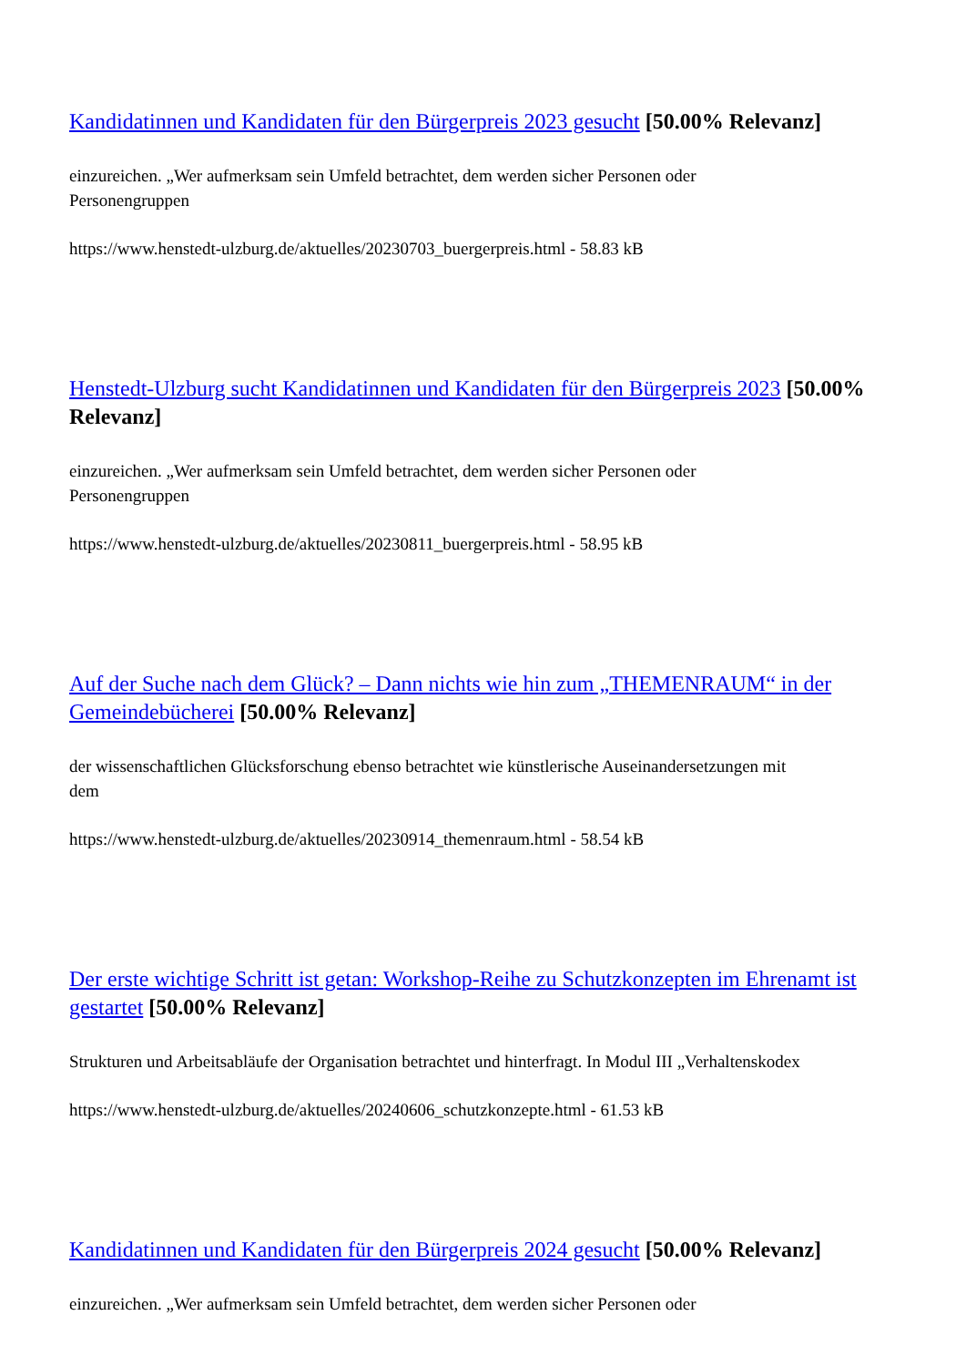Kandidatinnen und Kandidaten für den Bürgerpreis 2023 gesucht [50.00% Relevanz]
einzureichen. „Wer aufmerksam sein Umfeld betrachtet, dem werden sicher Personen oder
Personengruppen
https://www.henstedt-ulzburg.de/aktuelles/20230703_buergerpreis.html - 58.83 kB
Henstedt-Ulzburg sucht Kandidatinnen und Kandidaten für den Bürgerpreis 2023 [50.00% Relevanz]
einzureichen. „Wer aufmerksam sein Umfeld betrachtet, dem werden sicher Personen oder
Personengruppen
https://www.henstedt-ulzburg.de/aktuelles/20230811_buergerpreis.html - 58.95 kB
Auf der Suche nach dem Glück? – Dann nichts wie hin zum „THEMENRAUM“ in der Gemeindebücherei [50.00% Relevanz]
der wissenschaftlichen Glücksforschung ebenso betrachtet wie künstlerische Auseinandersetzungen mit
dem
https://www.henstedt-ulzburg.de/aktuelles/20230914_themenraum.html - 58.54 kB
Der erste wichtige Schritt ist getan: Workshop-Reihe zu Schutzkonzepten im Ehrenamt ist gestartet [50.00% Relevanz]
Strukturen und Arbeitsabläufe der Organisation betrachtet und hinterfragt. In Modul III „Verhaltenskodex
https://www.henstedt-ulzburg.de/aktuelles/20240606_schutzkonzepte.html - 61.53 kB
Kandidatinnen und Kandidaten für den Bürgerpreis 2024 gesucht [50.00% Relevanz]
einzureichen. „Wer aufmerksam sein Umfeld betrachtet, dem werden sicher Personen oder